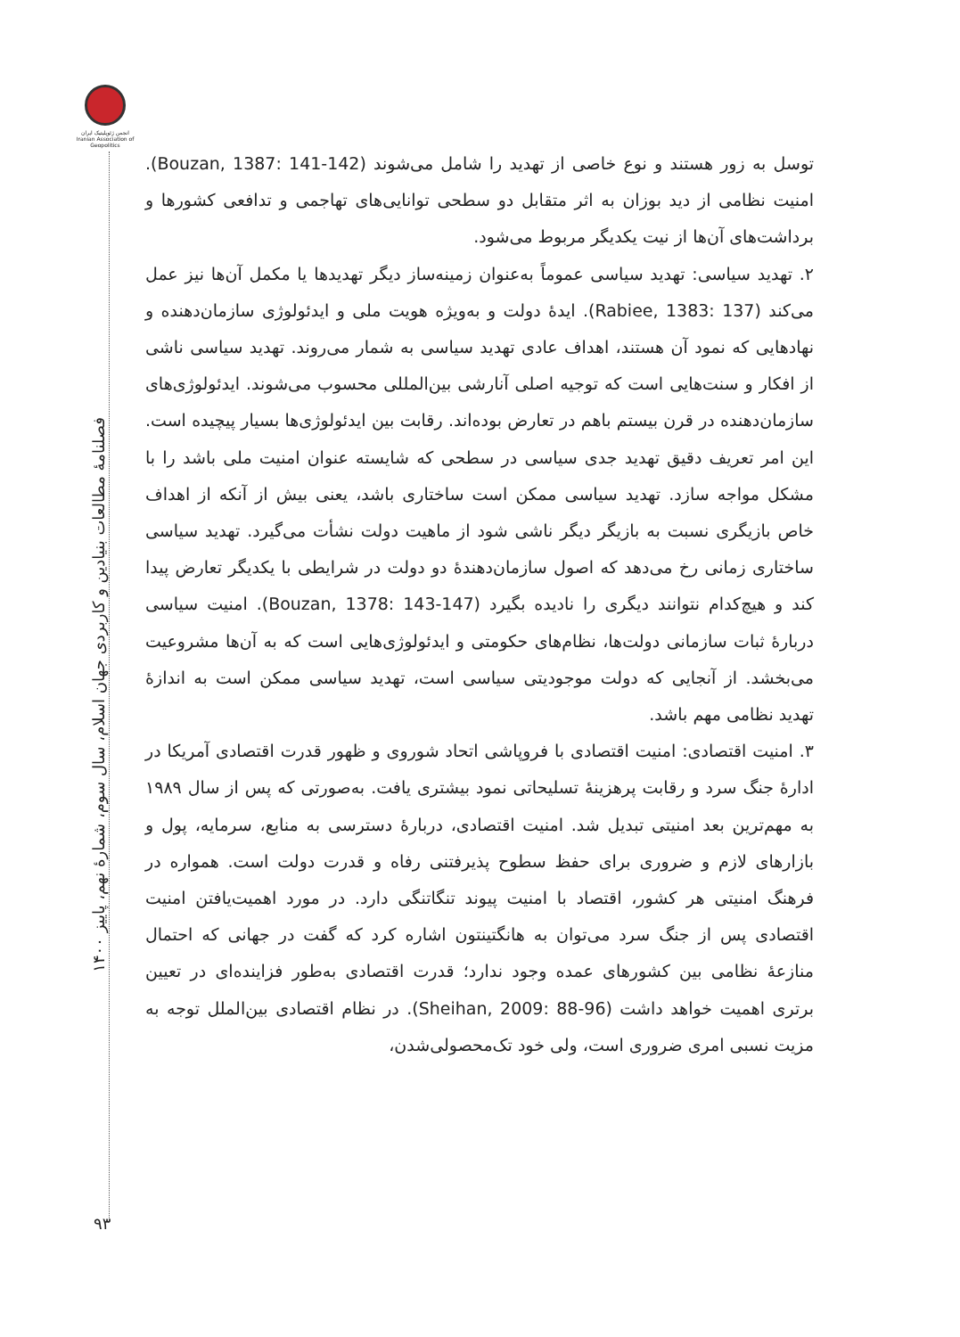انجمن ژئوپلیتیک ایران
Iranian Association of Geopolitics
فصلنامهٔ مطالعات بنیادین و کاربردی جهان اسلام، سال سوم، شمارهٔ نهم، پاییز ۱۴۰۰
۹۳
توسل به زور هستند و نوع خاصی از تهدید را شامل می‌شوند (Bouzan, 1387: 141-142). امنیت نظامی از دید بوزان به اثر متقابل دو سطحی توانایی‌های تهاجمی و تدافعی کشورها و برداشت‌های آن‌ها از نیت یکدیگر مربوط می‌شود.
۲. تهدید سیاسی: تهدید سیاسی عموماً به‌عنوان زمینه‌ساز دیگر تهدیدها یا مکمل آن‌ها نیز عمل می‌کند (Rabiee, 1383: 137). ایدهٔ دولت و به‌ویژه هویت ملی و ایدئولوژی سازمان‌دهنده و نهادهایی که نمود آن هستند، اهداف عادی تهدید سیاسی به شمار می‌روند. تهدید سیاسی ناشی از افکار و سنت‌هایی است که توجیه اصلی آنارشی بین‌المللی محسوب می‌شوند. ایدئولوژی‌های سازمان‌دهنده در قرن بیستم باهم در تعارض بوده‌اند. رقابت بین ایدئولوژی‌ها بسیار پیچیده است. این امر تعریف دقیق تهدید جدی سیاسی در سطحی که شایسته عنوان امنیت ملی باشد را با مشکل مواجه سازد. تهدید سیاسی ممکن است ساختاری باشد، یعنی بیش از آنکه از اهداف خاص بازیگری نسبت به بازیگر دیگر ناشی شود از ماهیت دولت نشأت می‌گیرد. تهدید سیاسی ساختاری زمانی رخ می‌دهد که اصول سازمان‌دهندهٔ دو دولت در شرایطی با یکدیگر تعارض پیدا کند و هیچ‌کدام نتوانند دیگری را نادیده بگیرد (Bouzan, 1378: 143-147). امنیت سیاسی دربارهٔ ثبات سازمانی دولت‌ها، نظام‌های حکومتی و ایدئولوژی‌هایی است که به آن‌ها مشروعیت می‌بخشد. از آنجایی که دولت موجودیتی سیاسی است، تهدید سیاسی ممکن است به اندازهٔ تهدید نظامی مهم باشد.
۳. امنیت اقتصادی: امنیت اقتصادی با فروپاشی اتحاد شوروی و ظهور قدرت اقتصادی آمریکا در ادارهٔ جنگ سرد و رقابت پرهزینهٔ تسلیحاتی نمود بیشتری یافت. به‌صورتی که پس از سال ۱۹۸۹ به مهم‌ترین بعد امنیتی تبدیل شد. امنیت اقتصادی، دربارهٔ دسترسی به منابع، سرمایه، پول و بازارهای لازم و ضروری برای حفظ سطوح پذیرفتنی رفاه و قدرت دولت است. همواره در فرهنگ امنیتی هر کشور، اقتصاد با امنیت پیوند تنگاتنگی دارد. در مورد اهمیت‌یافتن امنیت اقتصادی پس از جنگ سرد می‌توان به هانگتینتون اشاره کرد که گفت در جهانی که احتمال منازعهٔ نظامی بین کشورهای عمده وجود ندارد؛ قدرت اقتصادی به‌طور فزاینده‌ای در تعیین برتری اهمیت خواهد داشت (Sheihan, 2009: 88-96). در نظام اقتصادی بین‌الملل توجه به مزیت نسبی امری ضروری است، ولی خود تک‌محصولی‌شدن،